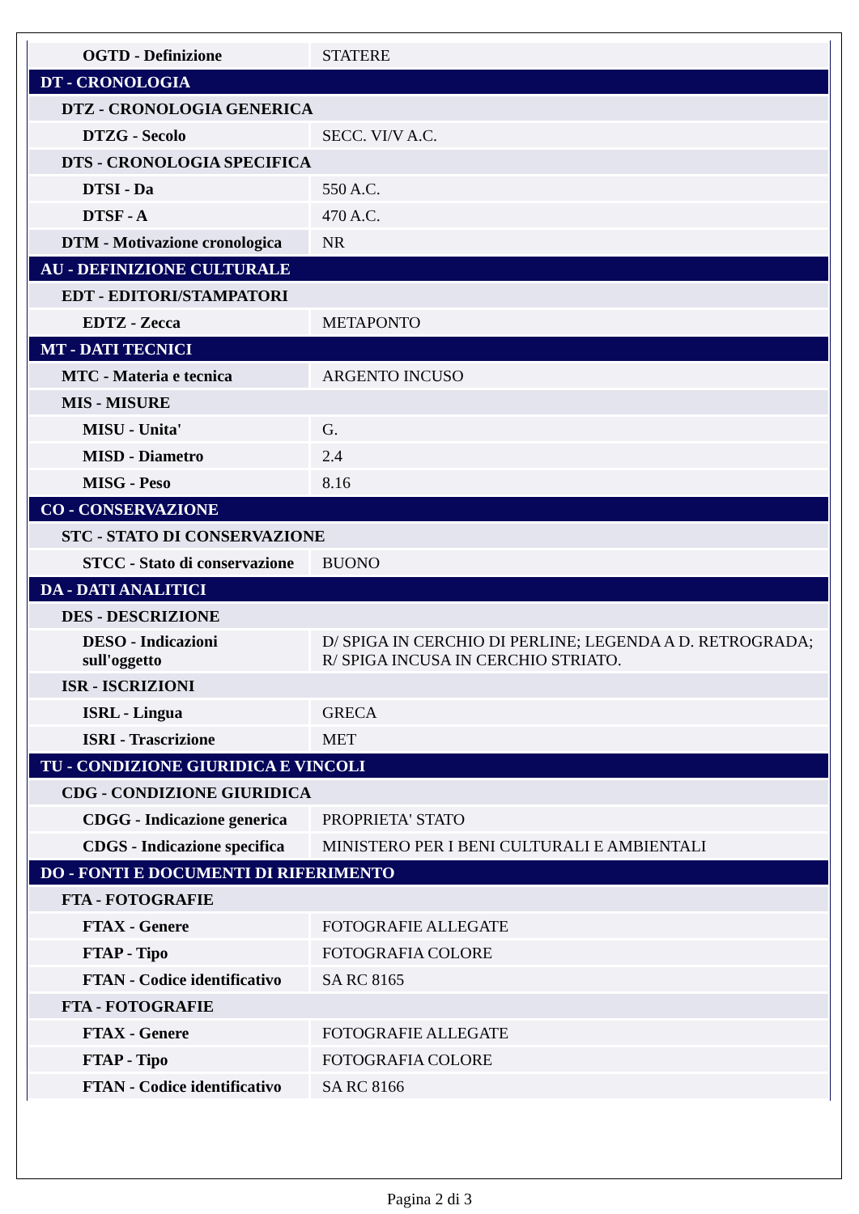| OGTD - Definizione | STATERE |
| DT - CRONOLOGIA | |
| DTZ - CRONOLOGIA GENERICA | |
| DTZG - Secolo | SECC. VI/V A.C. |
| DTS - CRONOLOGIA SPECIFICA | |
| DTSI - Da | 550 A.C. |
| DTSF - A | 470 A.C. |
| DTM - Motivazione cronologica | NR |
| AU - DEFINIZIONE CULTURALE | |
| EDT - EDITORI/STAMPATORI | |
| EDTZ - Zecca | METAPONTO |
| MT - DATI TECNICI | |
| MTC - Materia e tecnica | ARGENTO INCUSO |
| MIS - MISURE | |
| MISU - Unita' | G. |
| MISD - Diametro | 2.4 |
| MISG - Peso | 8.16 |
| CO - CONSERVAZIONE | |
| STC - STATO DI CONSERVAZIONE | |
| STCC - Stato di conservazione | BUONO |
| DA - DATI ANALITICI | |
| DES - DESCRIZIONE | |
| DESO - Indicazioni sull'oggetto | D/ SPIGA IN CERCHIO DI PERLINE; LEGENDA A D. RETROGRADA; R/ SPIGA INCUSA IN CERCHIO STRIATO. |
| ISR - ISCRIZIONI | |
| ISRL - Lingua | GRECA |
| ISRI - Trascrizione | MET |
| TU - CONDIZIONE GIURIDICA E VINCOLI | |
| CDG - CONDIZIONE GIURIDICA | |
| CDGG - Indicazione generica | PROPRIETA' STATO |
| CDGS - Indicazione specifica | MINISTERO PER I BENI CULTURALI E AMBIENTALI |
| DO - FONTI E DOCUMENTI DI RIFERIMENTO | |
| FTA - FOTOGRAFIE | |
| FTAX - Genere | FOTOGRAFIE ALLEGATE |
| FTAP - Tipo | FOTOGRAFIA COLORE |
| FTAN - Codice identificativo | SA RC 8165 |
| FTA - FOTOGRAFIE | |
| FTAX - Genere | FOTOGRAFIE ALLEGATE |
| FTAP - Tipo | FOTOGRAFIA COLORE |
| FTAN - Codice identificativo | SA RC 8166 |
Pagina 2 di 3